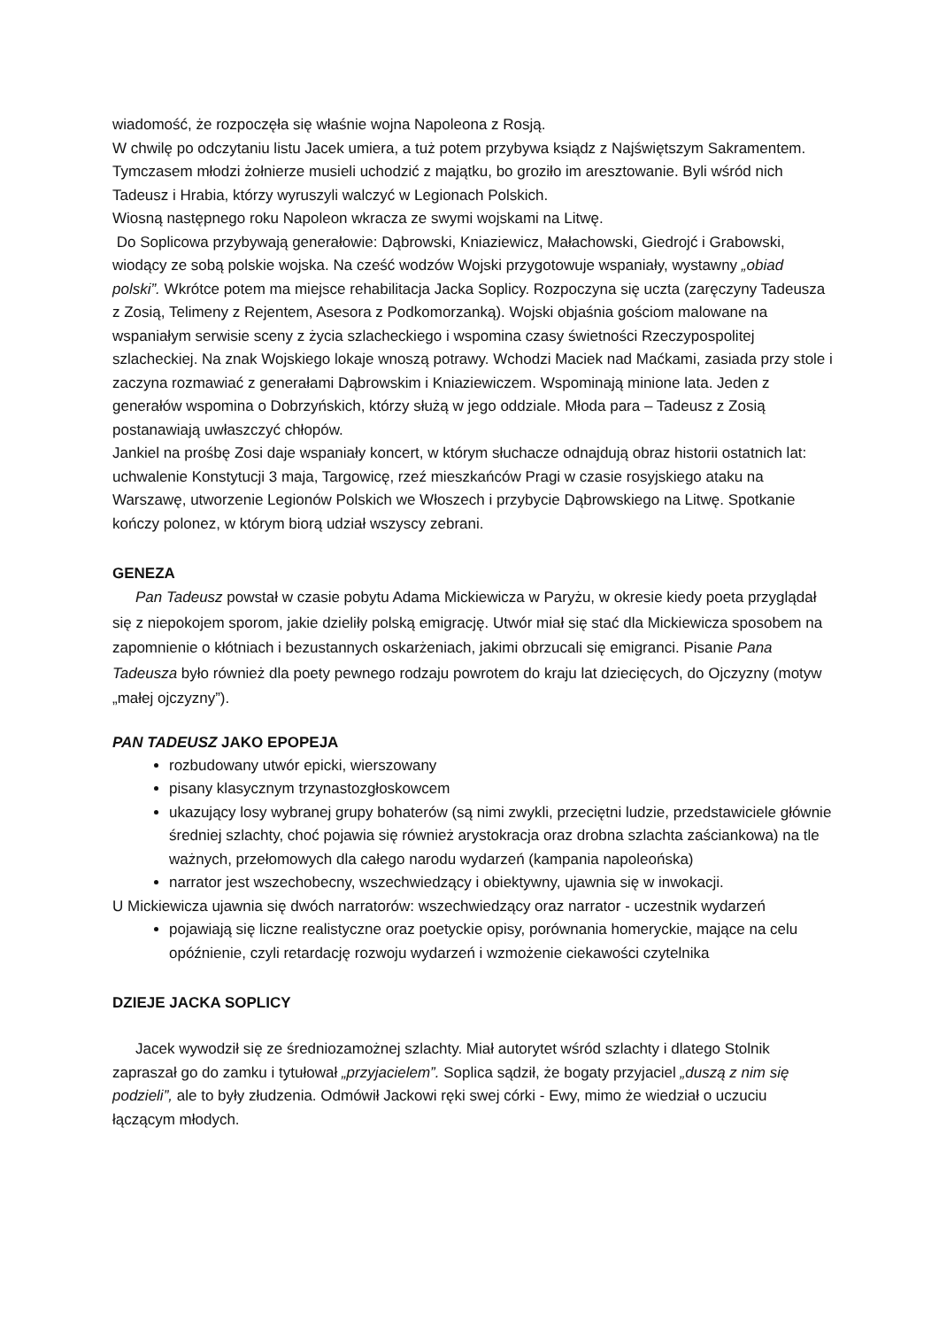wiadomość, że rozpoczęła się właśnie wojna Napoleona z Rosją.
W chwilę po odczytaniu listu Jacek umiera, a tuż potem przybywa ksiądz z Najświętszym Sakramentem.
Tymczasem młodzi żołnierze musieli uchodzić z majątku, bo groziło im aresztowanie. Byli wśród nich Tadeusz i Hrabia, którzy wyruszyli walczyć w Legionach Polskich.
Wiosną następnego roku Napoleon wkracza ze swymi wojskami na Litwę.
Do Soplicowa przybywają generałowie: Dąbrowski, Kniaziewicz, Małachowski, Giedrojć i Grabowski, wiodący ze sobą polskie wojska. Na cześć wodzów Wojski przygotowuje wspaniały, wystawny „obiad polski”. Wkrótce potem ma miejsce rehabilitacja Jacka Soplicy. Rozpoczyna się uczta (zaręczyny Tadeusza z Zosią, Telimeny z Rejentem, Asesora z Podkomorzanką). Wojski objaśnia gościom malowane na wspaniałym serwisie sceny z życia szlacheckiego i wspomina czasy świetności Rzeczypospolitej szlacheckiej. Na znak Wojskiego lokaje wnoszą potrawy. Wchodzi Maciek nad Maćkami, zasiada przy stole i zaczyna rozmawiać z generałami Dąbrowskim i Kniaziewiczem. Wspominają minione lata. Jeden z generałów wspomina o Dobrzyńskich, którzy służą w jego oddziale. Młoda para – Tadeusz z Zosią postanawiają uwłaszczyć chłopów.
Jankiel na prośbę Zosi daje wspaniały koncert, w którym słuchacze odnajdują obraz historii ostatnich lat: uchwalenie Konstytucji 3 maja, Targowicę, rzeź mieszkańców Pragi w czasie rosyjskiego ataku na Warszawę, utworzenie Legionów Polskich we Włoszech i przybycie Dąbrowskiego na Litwę. Spotkanie kończy polonez, w którym biorą udział wszyscy zebrani.
GENEZA
Pan Tadeusz powstał w czasie pobytu Adama Mickiewicza w Paryżu, w okresie kiedy poeta przyglądał się z niepokojem sporom, jakie dzieliły polską emigrację. Utwór miał się stać dla Mickiewicza sposobem na zapomnienie o kłótniach i bezustannych oskarżeniach, jakimi obrzucali się emigranci. Pisanie Pana Tadeusza było również dla poety pewnego rodzaju powrotem do kraju lat dziecięcych, do Ojczyzny (motyw „małej ojczyzny”).
PAN TADEUSZ JAKO EPOPEJA
rozbudowany utwór epicki, wierszowany
pisany klasycznym trzynastozgłoskowcem
ukazujący losy wybranej grupy bohaterów (są nimi zwykli, przeciętni ludzie, przedstawiciele głównie średniej szlachty, choć pojawia się również arystokracja oraz drobna szlachta zaściankowa) na tle ważnych, przełomowych dla całego narodu wydarzeń (kampania napoleońska)
narrator jest wszechobecny, wszechwiedzący i obiektywny, ujawnia się w inwokacji.
U Mickiewicza ujawnia się dwóch narratorów: wszechwiedzący oraz narrator - uczestnik wydarzeń
pojawiają się liczne realistyczne oraz poetyckie opisy, porównania homeryckie, mające na celu opóźnienie, czyli retardację rozwoju wydarzeń i wzmożenie ciekawości czytelnika
DZIEJE JACKA SOPLICY
Jacek wywodził się ze średniozamożnej szlachty. Miał autorytet wśród szlachty i dlatego Stolnik zapraszał go do zamku i tytułował „przyjacielem”. Soplica sądził, że bogaty przyjaciel „duszą z nim się podzieli”, ale to były złudzenia. Odmówił Jackowi ręki swej córki - Ewy, mimo że wiedział o uczuciu łączącym młodych.